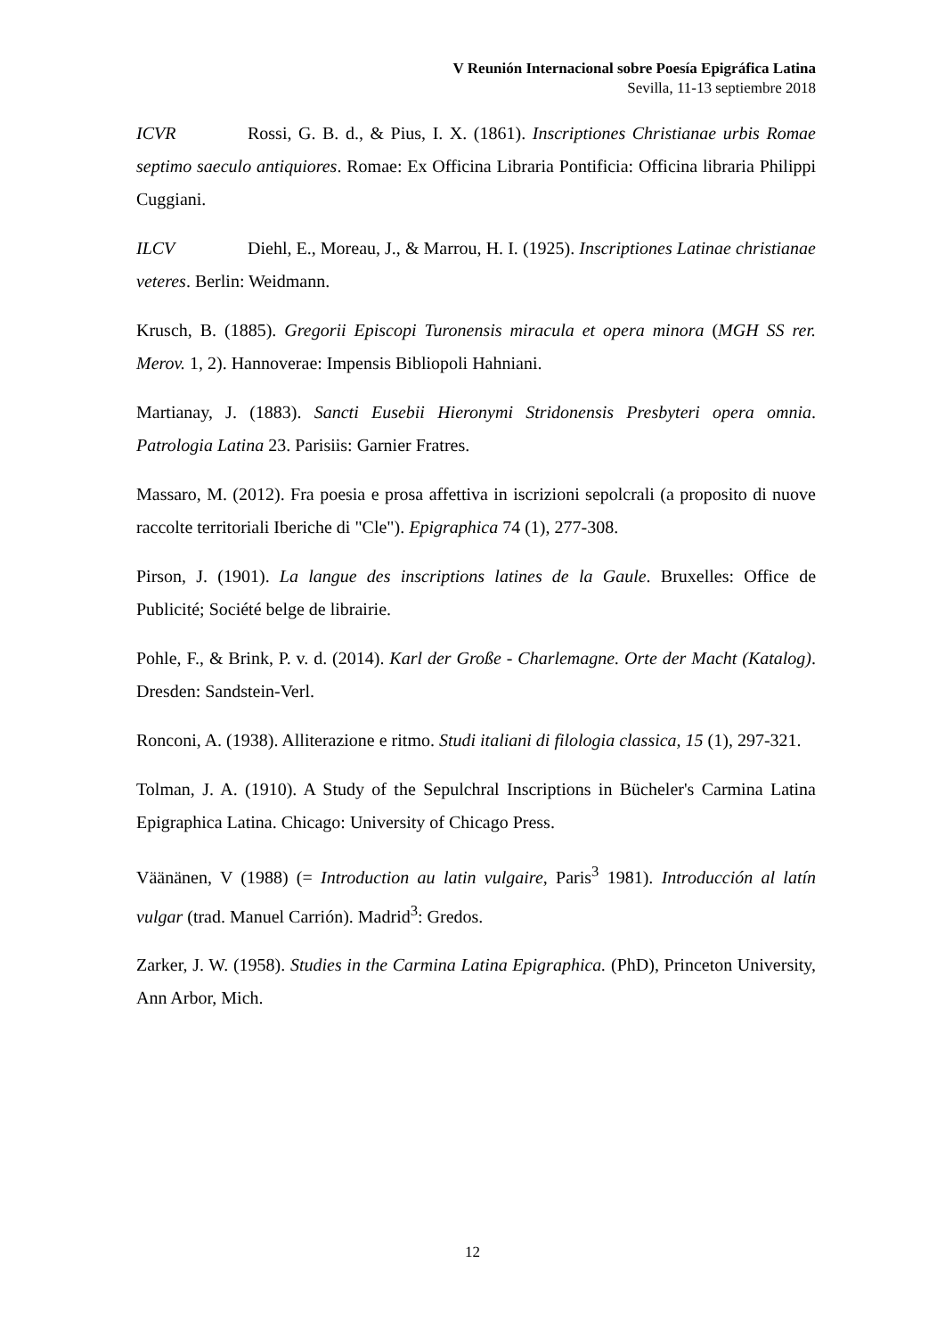V Reunión Internacional sobre Poesía Epigráfica Latina
Sevilla, 11-13 septiembre 2018
ICVR Rossi, G. B. d., & Pius, I. X. (1861). Inscriptiones Christianae urbis Romae septimo saeculo antiquiores. Romae: Ex Officina Libraria Pontificia: Officina libraria Philippi Cuggiani.
ILCV Diehl, E., Moreau, J., & Marrou, H. I. (1925). Inscriptiones Latinae christianae veteres. Berlin: Weidmann.
Krusch, B. (1885). Gregorii Episcopi Turonensis miracula et opera minora (MGH SS rer. Merov. 1, 2). Hannoverae: Impensis Bibliopoli Hahniani.
Martianay, J. (1883). Sancti Eusebii Hieronymi Stridonensis Presbyteri opera omnia. Patrologia Latina 23. Parisiis: Garnier Fratres.
Massaro, M. (2012). Fra poesia e prosa affettiva in iscrizioni sepolcrali (a proposito di nuove raccolte territoriali Iberiche di "Cle"). Epigraphica 74 (1), 277-308.
Pirson, J. (1901). La langue des inscriptions latines de la Gaule. Bruxelles: Office de Publicité; Société belge de librairie.
Pohle, F., & Brink, P. v. d. (2014). Karl der Große - Charlemagne. Orte der Macht (Katalog). Dresden: Sandstein-Verl.
Ronconi, A. (1938). Alliterazione e ritmo. Studi italiani di filologia classica, 15 (1), 297-321.
Tolman, J. A. (1910). A Study of the Sepulchral Inscriptions in Bücheler's Carmina Latina Epigraphica Latina. Chicago: University of Chicago Press.
Väänänen, V (1988) (= Introduction au latin vulgaire, Paris<sup>3</sup> 1981). Introducción al latín vulgar (trad. Manuel Carrión). Madrid<sup>3</sup>: Gredos.
Zarker, J. W. (1958). Studies in the Carmina Latina Epigraphica. (PhD), Princeton University, Ann Arbor, Mich.
12